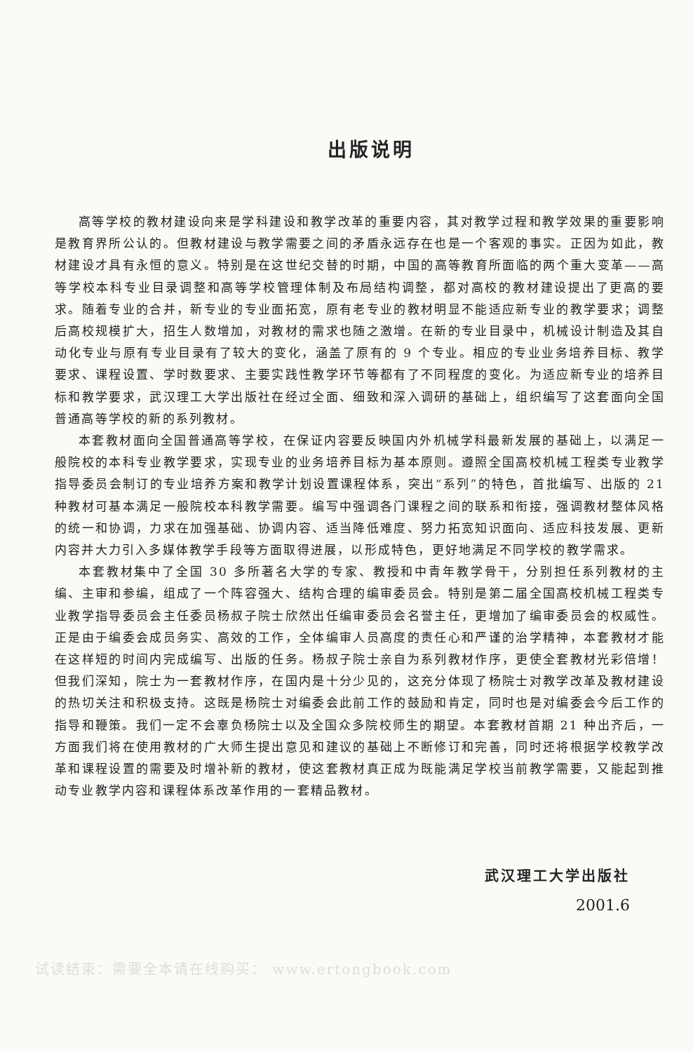出版说明
高等学校的教材建设向来是学科建设和教学改革的重要内容，其对教学过程和教学效果的重要影响是教育界所公认的。但教材建设与教学需要之间的矛盾永远存在也是一个客观的事实。正因为如此，教材建设才具有永恒的意义。特别是在这世纪交替的时期，中国的高等教育所面临的两个重大变革——高等学校本科专业目录调整和高等学校管理体制及布局结构调整，都对高校的教材建设提出了更高的要求。随着专业的合并，新专业的专业面拓宽，原有老专业的教材明显不能适应新专业的教学要求；调整后高校规模扩大，招生人数增加，对教材的需求也随之激增。在新的专业目录中，机械设计制造及其自动化专业与原有专业目录有了较大的变化，涵盖了原有的 9 个专业。相应的专业业务培养目标、教学要求、课程设置、学时数要求、主要实践性教学环节等都有了不同程度的变化。为适应新专业的培养目标和教学要求，武汉理工大学出版社在经过全面、细致和深入调研的基础上，组织编写了这套面向全国普通高等学校的新的系列教材。
本套教材面向全国普通高等学校，在保证内容要反映国内外机械学科最新发展的基础上，以满足一般院校的本科专业教学要求，实现专业的业务培养目标为基本原则。遵照全国高校机械工程类专业教学指导委员会制订的专业培养方案和教学计划设置课程体系，突出“系列”的特色，首批编写、出版的 21 种教材可基本满足一般院校本科教学需要。编写中强调各门课程之间的联系和衔接，强调教材整体风格的统一和协调，力求在加强基础、协调内容、适当降低难度、努力拓宽知识面向、适应科技发展、更新内容并大力引入多媒体教学手段等方面取得进展，以形成特色，更好地满足不同学校的教学需求。
本套教材集中了全国 30 多所著名大学的专家、教授和中青年教学骨干，分别担任系列教材的主编、主审和参编，组成了一个阵容强大、结构合理的编审委员会。特别是第二届全国高校机械工程类专业教学指导委员会主任委员杨叔子院士欣然出任编审委员会名誉主任，更增加了编审委员会的权威性。正是由于编委会成员务实、高效的工作，全体编审人员高度的责任心和严谨的治学精神，本套教材才能在这样短的时间内完成编写、出版的任务。杨叔子院士亲自为系列教材作序，更使全套教材光彩倍增！但我们深知，院士为一套教材作序，在国内是十分少见的，这充分体现了杨院士对教学改革及教材建设的热切关注和积极支持。这既是杨院士对编委会此前工作的鼓励和肯定，同时也是对编委会今后工作的指导和鞭策。我们一定不会辜负杨院士以及全国众多院校师生的期望。本套教材首期 21 种出齐后，一方面我们将在使用教材的广大师生提出意见和建议的基础上不断修订和完善，同时还将根据学校教学改革和课程设置的需要及时增补新的教材，使这套教材真正成为既能满足学校当前教学需要，又能起到推动专业教学内容和课程体系改革作用的一套精品教材。
武汉理工大学出版社
2001.6
试读结束：需要全本请在线购买： www.ertongbook.com